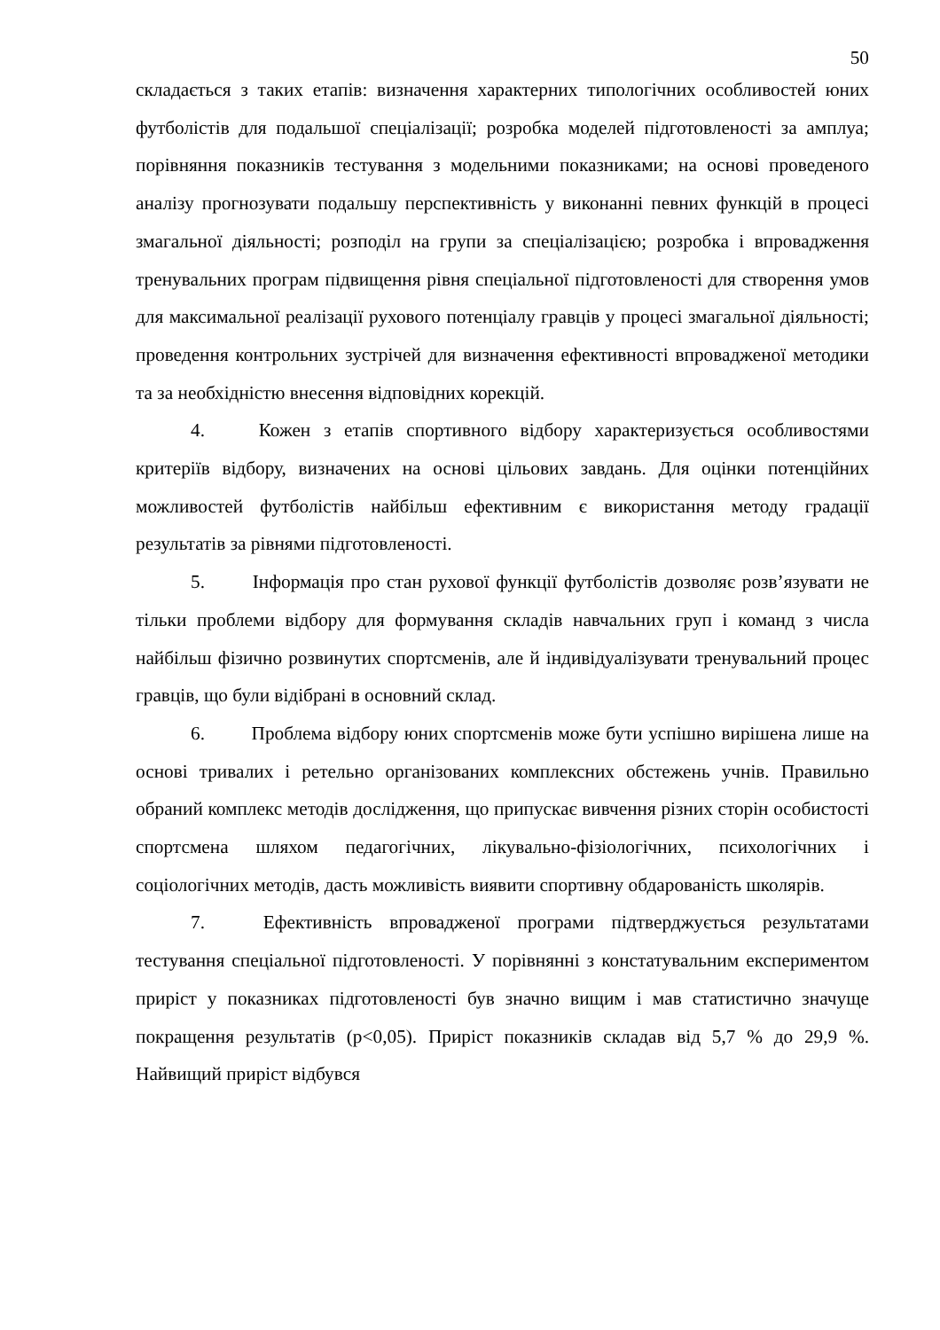50
складається з таких етапів: визначення характерних типологічних особливостей юних футболістів для подальшої спеціалізації; розробка моделей підготовленості за амплуа; порівняння показників тестування з модельними показниками; на основі проведеного аналізу прогнозувати подальшу перспективність у виконанні певних функцій в процесі змагальної діяльності; розподіл на групи за спеціалізацією; розробка і впровадження тренувальних програм підвищення рівня спеціальної підготовленості для створення умов для максимальної реалізації рухового потенціалу гравців у процесі змагальної діяльності; проведення контрольних зустрічей для визначення ефективності впровадженої методики та за необхідністю внесення відповідних корекцій.
4. Кожен з етапів спортивного відбору характеризується особливостями критеріїв відбору, визначених на основі цільових завдань. Для оцінки потенційних можливостей футболістів найбільш ефективним є використання методу градації результатів за рівнями підготовленості.
5. Інформація про стан рухової функції футболістів дозволяє розв’язувати не тільки проблеми відбору для формування складів навчальних груп і команд з числа найбільш фізично розвинутих спортсменів, але й індивідуалізувати тренувальний процес гравців, що були відібрані в основний склад.
6. Проблема відбору юних спортсменів може бути успішно вирішена лише на основі тривалих і ретельно організованих комплексних обстежень учнів. Правильно обраний комплекс методів дослідження, що припускає вивчення різних сторін особистості спортсмена шляхом педагогічних, лікувально-фізіологічних, психологічних і соціологічних методів, дасть можливість виявити спортивну обдарованість школярів.
7. Ефективність впровадженої програми підтверджується результатами тестування спеціальної підготовленості. У порівнянні з констатувальним експериментом приріст у показниках підготовленості був значно вищим і мав статистично значуще покращення результатів (р<0,05). Приріст показників складав від 5,7 % до 29,9 %. Найвищий приріст відбувся